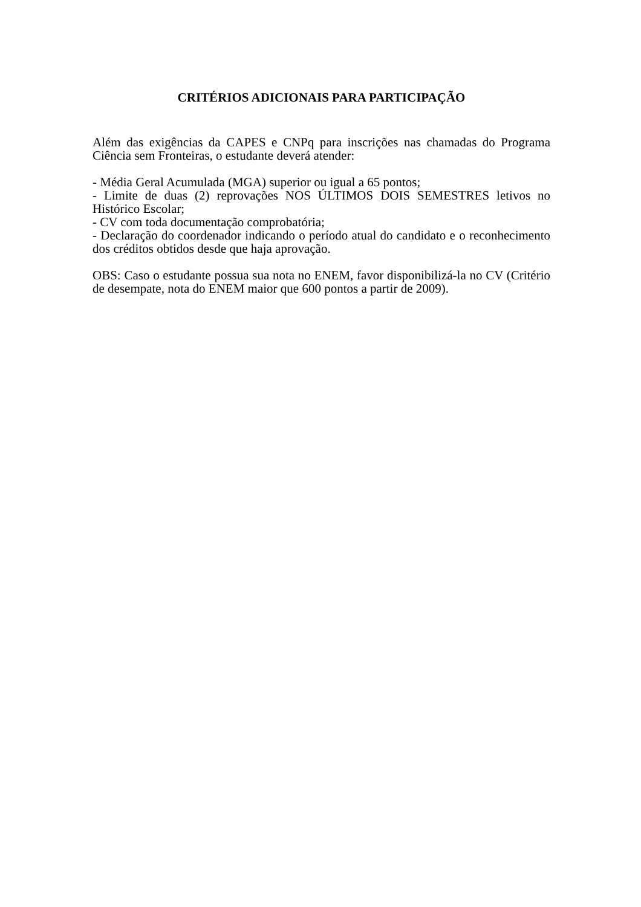CRITÉRIOS ADICIONAIS PARA PARTICIPAÇÃO
Além das exigências da CAPES e CNPq para inscrições nas chamadas do Programa Ciência sem Fronteiras, o estudante deverá atender:
- Média Geral Acumulada (MGA) superior ou igual a 65 pontos;
- Limite de duas (2) reprovações NOS ÚLTIMOS DOIS SEMESTRES letivos no Histórico Escolar;
- CV com toda documentação comprobatória;
- Declaração do coordenador indicando o período atual do candidato e o reconhecimento dos créditos obtidos desde que haja aprovação.
OBS: Caso o estudante possua sua nota no ENEM, favor disponibilizá-la no CV (Critério de desempate, nota do ENEM maior que 600 pontos a partir de 2009).